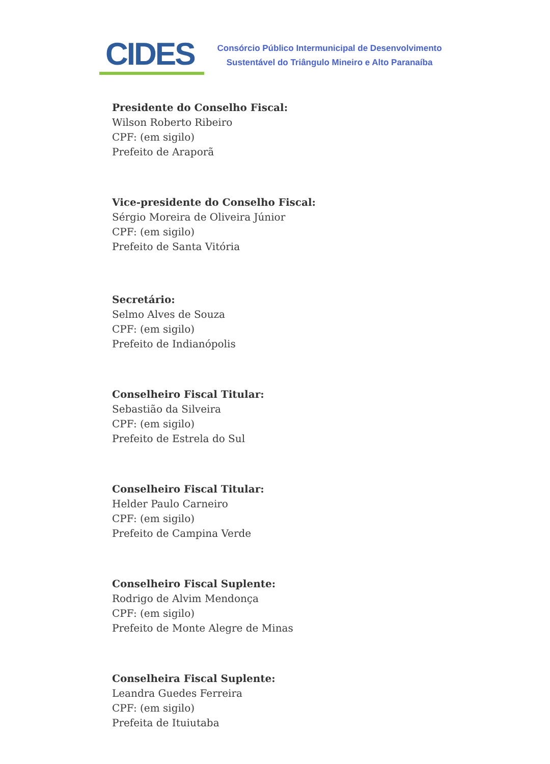CIDES
Consórcio Público Intermunicipal de Desenvolvimento
Sustentável do Triângulo Mineiro e Alto Paranaíba
Presidente do Conselho Fiscal:
Wilson Roberto Ribeiro
CPF: (em sigilo)
Prefeito de Araporã
Vice-presidente do Conselho Fiscal:
Sérgio Moreira de Oliveira Júnior
CPF: (em sigilo)
Prefeito de Santa Vitória
Secretário:
Selmo Alves de Souza
CPF: (em sigilo)
Prefeito de Indianópolis
Conselheiro Fiscal Titular:
Sebastião da Silveira
CPF: (em sigilo)
Prefeito de Estrela do Sul
Conselheiro Fiscal Titular:
Helder Paulo Carneiro
CPF: (em sigilo)
Prefeito de Campina Verde
Conselheiro Fiscal Suplente:
Rodrigo de Alvim Mendonça
CPF: (em sigilo)
Prefeito de Monte Alegre de Minas
Conselheira Fiscal Suplente:
Leandra Guedes Ferreira
CPF: (em sigilo)
Prefeita de Ituiutaba